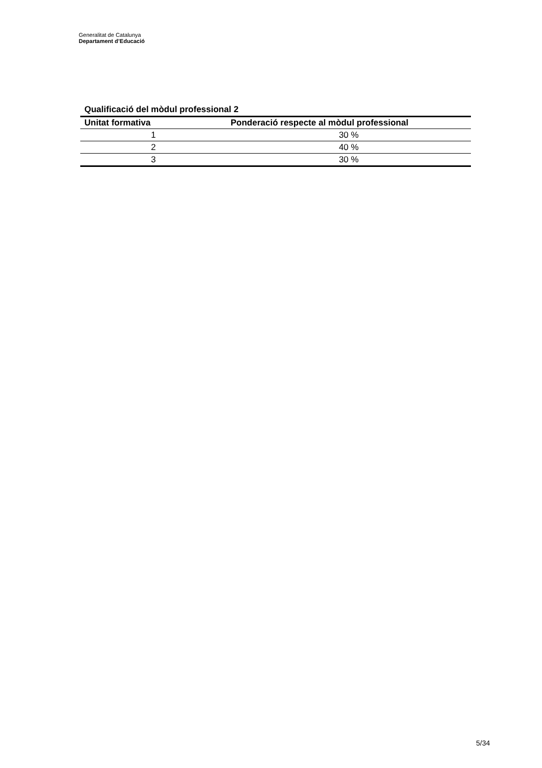Generalitat de Catalunya
Departament d’Educació
Qualificació del mòdul professional 2
| Unitat formativa | Ponderació respecte al mòdul professional |
| --- | --- |
| 1 | 30 % |
| 2 | 40 % |
| 3 | 30 % |
5/34